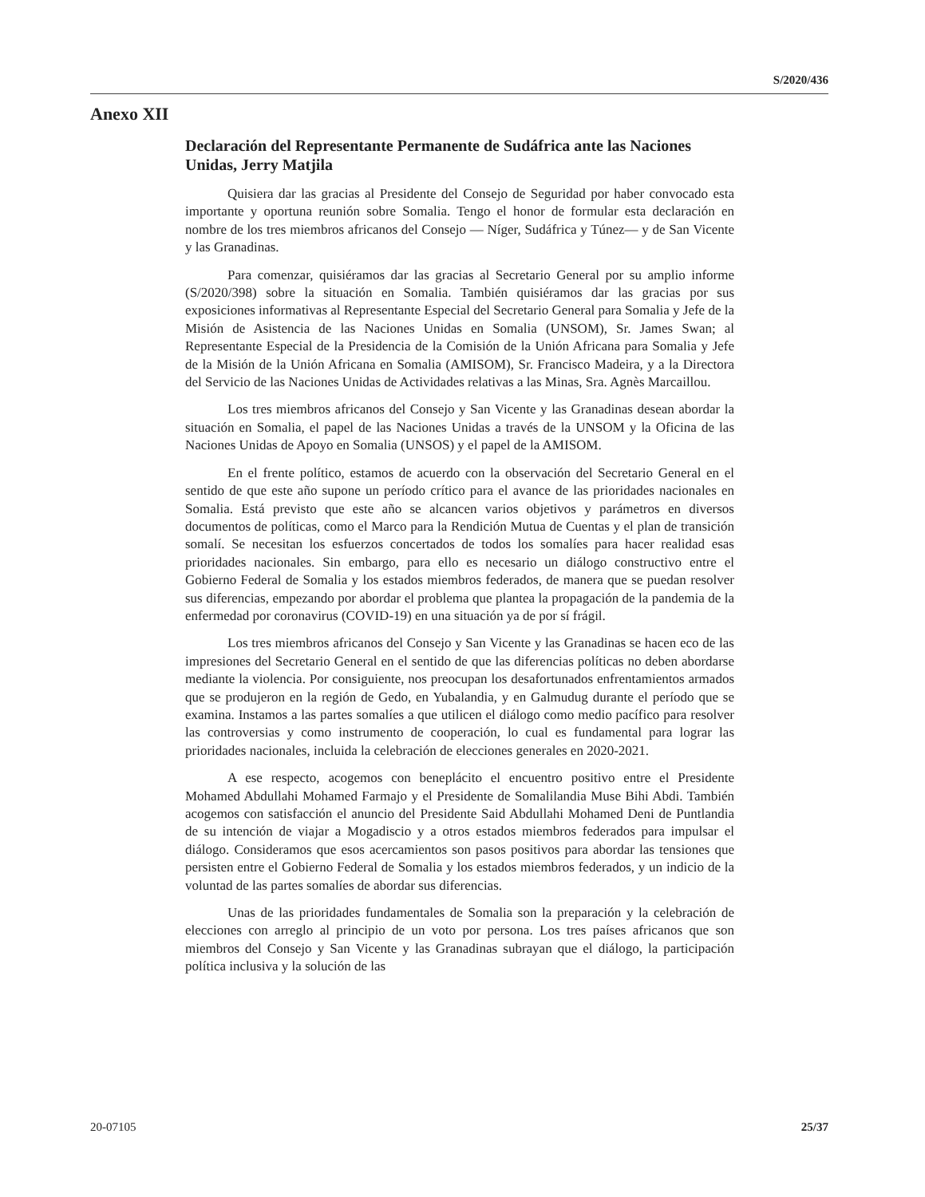S/2020/436
Anexo XII
Declaración del Representante Permanente de Sudáfrica ante las Naciones Unidas, Jerry Matjila
Quisiera dar las gracias al Presidente del Consejo de Seguridad por haber convocado esta importante y oportuna reunión sobre Somalia. Tengo el honor de formular esta declaración en nombre de los tres miembros africanos del Consejo — Níger, Sudáfrica y Túnez— y de San Vicente y las Granadinas.
Para comenzar, quisiéramos dar las gracias al Secretario General por su amplio informe (S/2020/398) sobre la situación en Somalia. También quisiéramos dar las gracias por sus exposiciones informativas al Representante Especial del Secretario General para Somalia y Jefe de la Misión de Asistencia de las Naciones Unidas en Somalia (UNSOM), Sr. James Swan; al Representante Especial de la Presidencia de la Comisión de la Unión Africana para Somalia y Jefe de la Misión de la Unión Africana en Somalia (AMISOM), Sr. Francisco Madeira, y a la Directora del Servicio de las Naciones Unidas de Actividades relativas a las Minas, Sra. Agnès Marcaillou.
Los tres miembros africanos del Consejo y San Vicente y las Granadinas desean abordar la situación en Somalia, el papel de las Naciones Unidas a través de la UNSOM y la Oficina de las Naciones Unidas de Apoyo en Somalia (UNSOS) y el papel de la AMISOM.
En el frente político, estamos de acuerdo con la observación del Secretario General en el sentido de que este año supone un período crítico para el avance de las prioridades nacionales en Somalia. Está previsto que este año se alcancen varios objetivos y parámetros en diversos documentos de políticas, como el Marco para la Rendición Mutua de Cuentas y el plan de transición somalí. Se necesitan los esfuerzos concertados de todos los somalíes para hacer realidad esas prioridades nacionales. Sin embargo, para ello es necesario un diálogo constructivo entre el Gobierno Federal de Somalia y los estados miembros federados, de manera que se puedan resolver sus diferencias, empezando por abordar el problema que plantea la propagación de la pandemia de la enfermedad por coronavirus (COVID-19) en una situación ya de por sí frágil.
Los tres miembros africanos del Consejo y San Vicente y las Granadinas se hacen eco de las impresiones del Secretario General en el sentido de que las diferencias políticas no deben abordarse mediante la violencia. Por consiguiente, nos preocupan los desafortunados enfrentamientos armados que se produjeron en la región de Gedo, en Yubalandia, y en Galmudug durante el período que se examina. Instamos a las partes somalíes a que utilicen el diálogo como medio pacífico para resolver las controversias y como instrumento de cooperación, lo cual es fundamental para lograr las prioridades nacionales, incluida la celebración de elecciones generales en 2020-2021.
A ese respecto, acogemos con beneplácito el encuentro positivo entre el Presidente Mohamed Abdullahi Mohamed Farmajo y el Presidente de Somalilandia Muse Bihi Abdi. También acogemos con satisfacción el anuncio del Presidente Said Abdullahi Mohamed Deni de Puntlandia de su intención de viajar a Mogadiscio y a otros estados miembros federados para impulsar el diálogo. Consideramos que esos acercamientos son pasos positivos para abordar las tensiones que persisten entre el Gobierno Federal de Somalia y los estados miembros federados, y un indicio de la voluntad de las partes somalíes de abordar sus diferencias.
Unas de las prioridades fundamentales de Somalia son la preparación y la celebración de elecciones con arreglo al principio de un voto por persona. Los tres países africanos que son miembros del Consejo y San Vicente y las Granadinas subrayan que el diálogo, la participación política inclusiva y la solución de las
20-07105 25/37